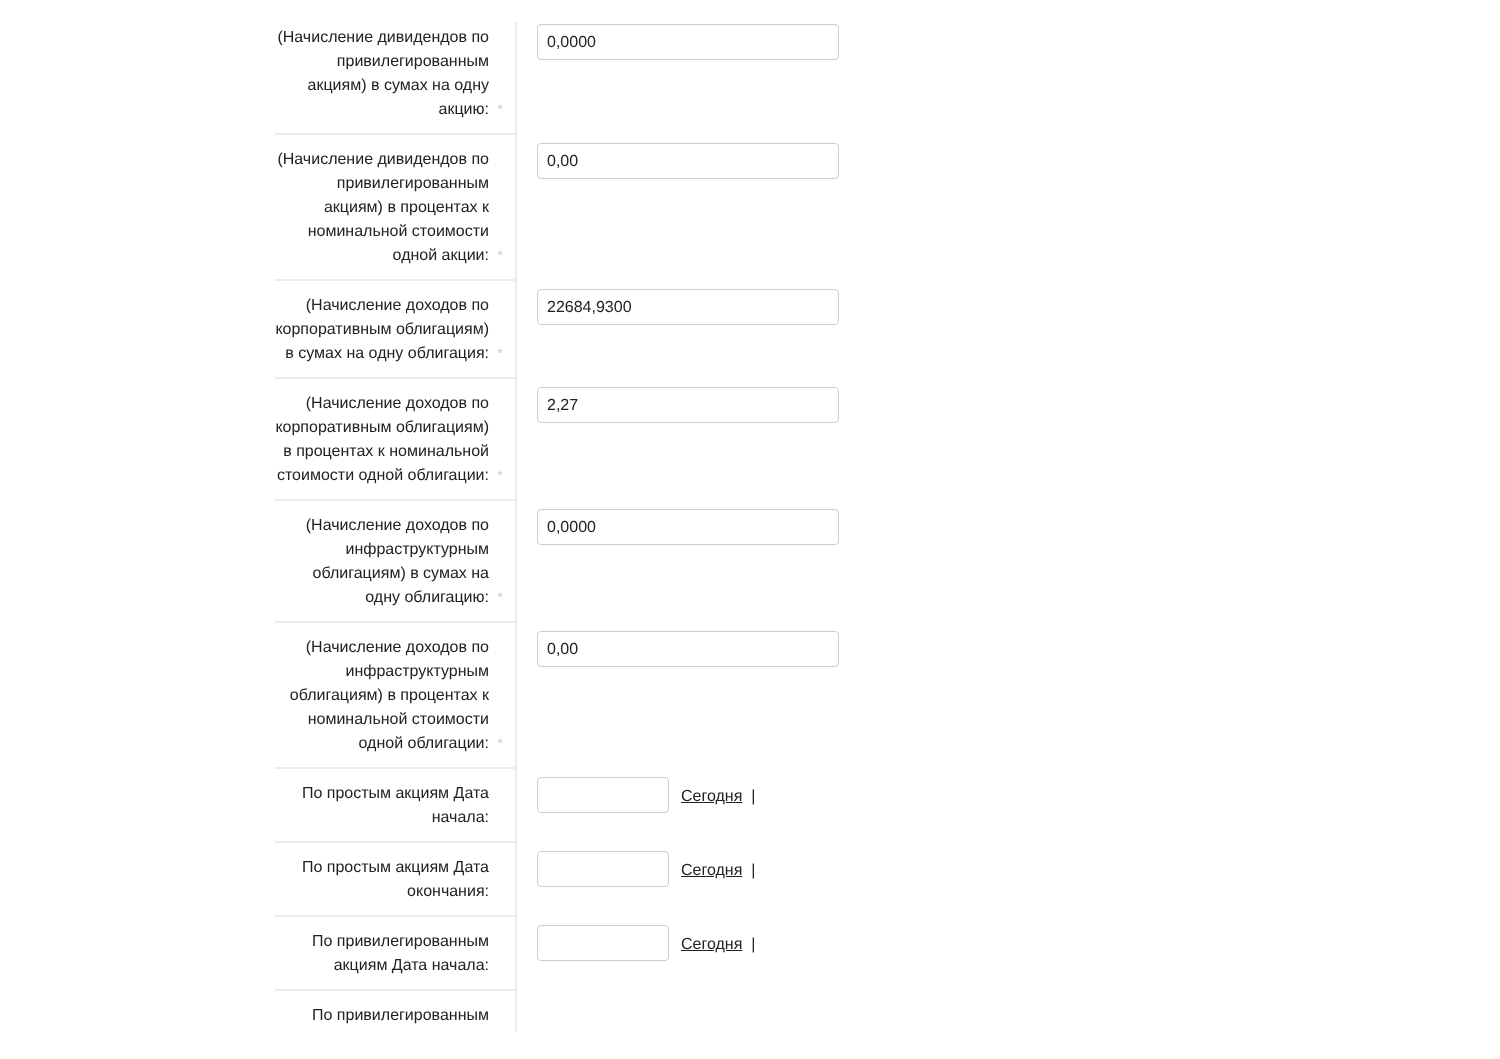(Начисление дивидендов по привилегированным акциям) в сумах на одну акцию: *
0,0000
(Начисление дивидендов по привилегированным акциям) в процентах к номинальной стоимости одной акции: *
0,00
(Начисление доходов по корпоративным облигациям) в сумах на одну облигация: *
22684,9300
(Начисление доходов по корпоративным облигациям) в процентах к номинальной стоимости одной облигации: *
2,27
(Начисление доходов по инфраструктурным облигациям) в сумах на одну облигацию: *
0,0000
(Начисление доходов по инфраструктурным облигациям) в процентах к номинальной стоимости одной облигации: *
0,00
По простым акциям Дата начала:
Сегодня |
По простым акциям Дата окончания:
Сегодня |
По привилегированным акциям Дата начала:
Сегодня |
По привилегированным